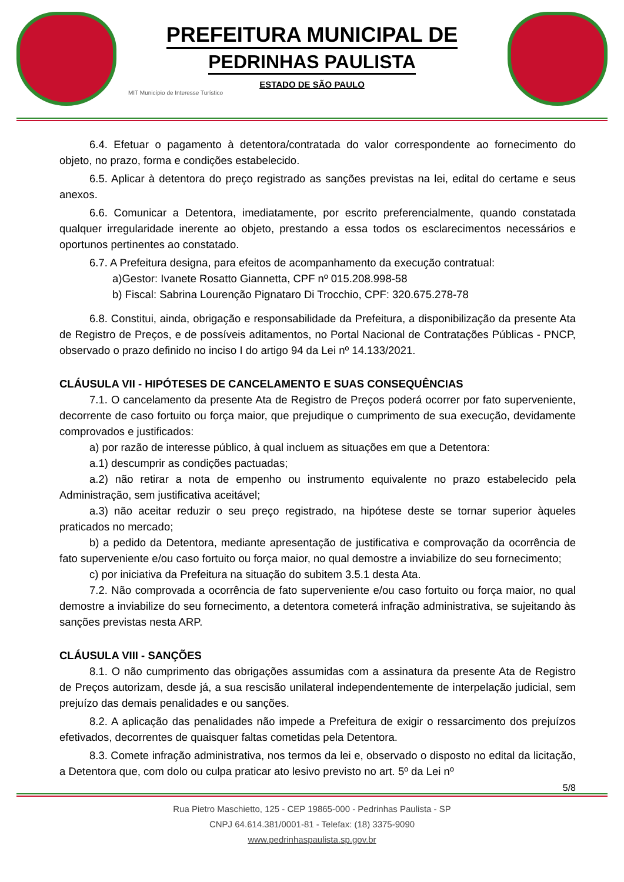PREFEITURA MUNICIPAL DE
PEDRINHAS PAULISTA
ESTADO DE SÃO PAULO
MIT Município de Interesse Turístico
6.4. Efetuar o pagamento à detentora/contratada do valor correspondente ao fornecimento do objeto, no prazo, forma e condições estabelecido.
6.5. Aplicar à detentora do preço registrado as sanções previstas na lei, edital do certame e seus anexos.
6.6. Comunicar a Detentora, imediatamente, por escrito preferencialmente, quando constatada qualquer irregularidade inerente ao objeto, prestando a essa todos os esclarecimentos necessários e oportunos pertinentes ao constatado.
6.7. A Prefeitura designa, para efeitos de acompanhamento da execução contratual:
a)Gestor: Ivanete Rosatto Giannetta, CPF nº 015.208.998-58
b) Fiscal: Sabrina Lourenção Pignataro Di Trocchio, CPF: 320.675.278-78
6.8. Constitui, ainda, obrigação e responsabilidade da Prefeitura, a disponibilização da presente Ata de Registro de Preços, e de possíveis aditamentos, no Portal Nacional de Contratações Públicas - PNCP, observado o prazo definido no inciso I do artigo 94 da Lei nº 14.133/2021.
CLÁUSULA VII - HIPÓTESES DE CANCELAMENTO E SUAS CONSEQUÊNCIAS
7.1. O cancelamento da presente Ata de Registro de Preços poderá ocorrer por fato superveniente, decorrente de caso fortuito ou força maior, que prejudique o cumprimento de sua execução, devidamente comprovados e justificados:
a) por razão de interesse público, à qual incluem as situações em que a Detentora:
a.1) descumprir as condições pactuadas;
a.2) não retirar a nota de empenho ou instrumento equivalente no prazo estabelecido pela Administração, sem justificativa aceitável;
a.3) não aceitar reduzir o seu preço registrado, na hipótese deste se tornar superior àqueles praticados no mercado;
b) a pedido da Detentora, mediante apresentação de justificativa e comprovação da ocorrência de fato superveniente e/ou caso fortuito ou força maior, no qual demostre a inviabilize do seu fornecimento;
c) por iniciativa da Prefeitura na situação do subitem 3.5.1 desta Ata.
7.2. Não comprovada a ocorrência de fato superveniente e/ou caso fortuito ou força maior, no qual demostre a inviabilize do seu fornecimento, a detentora cometerá infração administrativa, se sujeitando às sanções previstas nesta ARP.
CLÁUSULA VIII - SANÇÕES
8.1. O não cumprimento das obrigações assumidas com a assinatura da presente Ata de Registro de Preços autorizam, desde já, a sua rescisão unilateral independentemente de interpelação judicial, sem prejuízo das demais penalidades e ou sanções.
8.2. A aplicação das penalidades não impede a Prefeitura de exigir o ressarcimento dos prejuízos efetivados, decorrentes de quaisquer faltas cometidas pela Detentora.
8.3. Comete infração administrativa, nos termos da lei e, observado o disposto no edital da licitação, a Detentora que, com dolo ou culpa praticar ato lesivo previsto no art. 5º da Lei nº
5/8
Rua Pietro Maschietto, 125 - CEP 19865-000 - Pedrinhas Paulista - SP
CNPJ 64.614.381/0001-81 - Telefax: (18) 3375-9090
www.pedrinhaspaulista.sp.gov.br